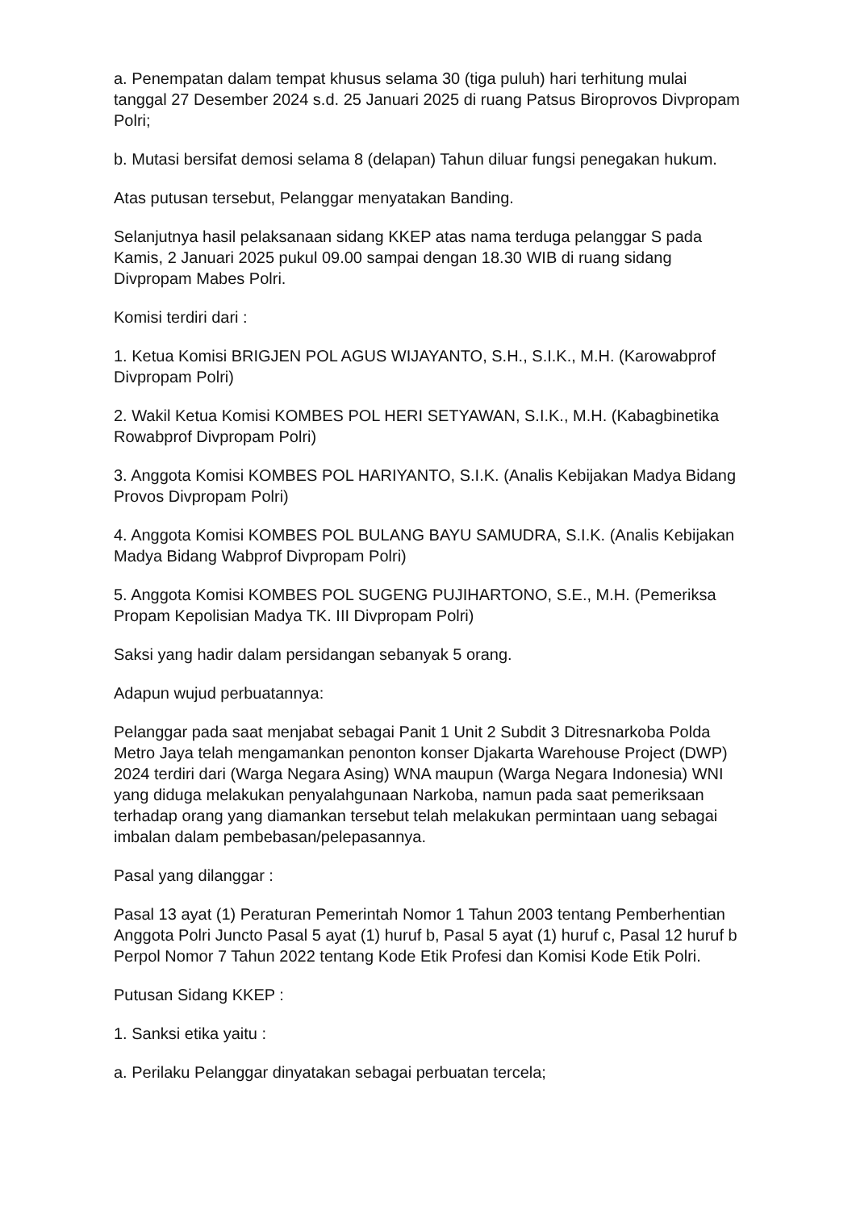a. Penempatan dalam tempat khusus selama 30 (tiga puluh) hari terhitung mulai tanggal 27 Desember 2024 s.d. 25 Januari 2025 di ruang Patsus Biroprovos Divpropam Polri;
b. Mutasi bersifat demosi selama 8 (delapan) Tahun diluar fungsi penegakan hukum.
Atas putusan tersebut, Pelanggar menyatakan Banding.
Selanjutnya hasil pelaksanaan sidang KKEP atas nama terduga pelanggar S pada Kamis, 2 Januari 2025 pukul 09.00 sampai dengan 18.30 WIB di ruang sidang Divpropam Mabes Polri.
Komisi terdiri dari :
1. Ketua Komisi BRIGJEN POL AGUS WIJAYANTO, S.H., S.I.K., M.H. (Karowabprof Divpropam Polri)
2. Wakil Ketua Komisi KOMBES POL HERI SETYAWAN, S.I.K., M.H. (Kabagbinetika Rowabprof Divpropam Polri)
3. Anggota Komisi KOMBES POL HARIYANTO, S.I.K. (Analis Kebijakan Madya Bidang Provos Divpropam Polri)
4. Anggota Komisi KOMBES POL BULANG BAYU SAMUDRA, S.I.K. (Analis Kebijakan Madya Bidang Wabprof Divpropam Polri)
5. Anggota Komisi KOMBES POL SUGENG PUJIHARTONO, S.E., M.H. (Pemeriksa Propam Kepolisian Madya TK. III Divpropam Polri)
Saksi yang hadir dalam persidangan sebanyak 5 orang.
Adapun wujud perbuatannya:
Pelanggar pada saat menjabat sebagai Panit 1 Unit 2 Subdit 3 Ditresnarkoba Polda Metro Jaya telah mengamankan penonton konser Djakarta Warehouse Project (DWP) 2024 terdiri dari (Warga Negara Asing) WNA maupun (Warga Negara Indonesia) WNI yang diduga melakukan penyalahgunaan Narkoba, namun pada saat pemeriksaan terhadap orang yang diamankan tersebut telah melakukan permintaan uang sebagai imbalan dalam pembebasan/pelepasannya.
Pasal yang dilanggar :
Pasal 13 ayat (1) Peraturan Pemerintah Nomor 1 Tahun 2003 tentang Pemberhentian Anggota Polri Juncto Pasal 5 ayat (1) huruf b, Pasal 5 ayat (1) huruf c, Pasal 12 huruf b Perpol Nomor 7 Tahun 2022 tentang Kode Etik Profesi dan Komisi Kode Etik Polri.
Putusan Sidang KKEP :
1. Sanksi etika yaitu :
a. Perilaku Pelanggar dinyatakan sebagai perbuatan tercela;